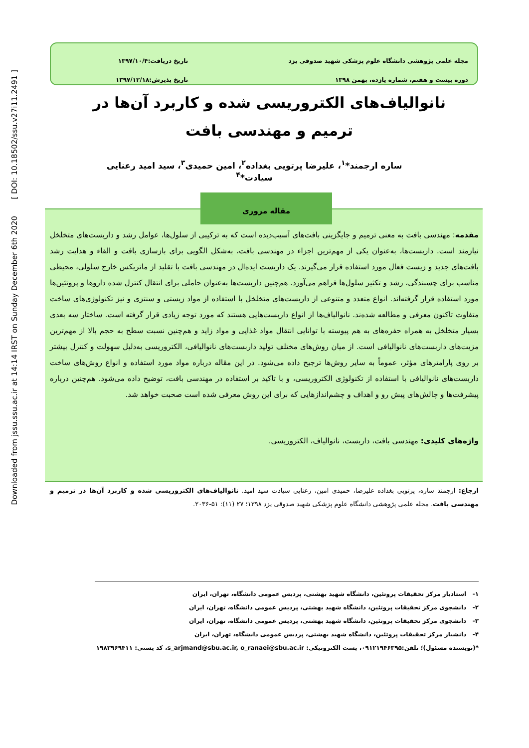Downloaded from jssu.ssu.ac.ir at 14:14 IRST on Sunday December 6th 2020 [ DOI: 10.18502/ssu.v27i11.2491 ]
مجله علمی پژوهشی دانشگاه علوم پزشکی شهید صدوقی یزد
دوره بیست و هفتم، شماره یازده، بهمن ۱۳۹۸
تاریخ دریافت:۱۳۹۷/۱۰/۴
تاریخ پذیرش:۱۳۹۷/۱۲/۱۸
نانوالیاف‌های الکتروریسی شده و کاربرد آن‌ها در ترمیم و مهندسی بافت
ساره ارجمند*<sup>۱</sup>، علیرضا پرتویی بغداده<sup>۲</sup>، امین حمیدی<sup>۳</sup>، سید امید رعنایی سیادت*<sup>۴</sup>
مقاله مروری
مقدمه: مهندسی بافت به معنی ترمیم و جایگزینی بافت‌های آسیب‌دیده است که به ترکیبی از سلول‌ها، عوامل رشد و داربست‌های متخلخل نیازمند است. داربست‌ها، به‌عنوان یکی از مهم‌ترین اجزاء در مهندسی بافت، به‌شکل الگویی برای بازسازی بافت و القاء و هدایت رشد بافت‌های جدید و زیست فعال مورد استفاده قرار می‌گیرند. یک داربست ایده‌ال در مهندسی بافت با تقلید از ماتریکس خارج سلولی، محیطی مناسب برای چسبندگی، رشد و تکثیر سلول‌ها فراهم می‌آورد. هم‌چنین داربست‌ها به‌عنوان حاملی برای انتقال کنترل شده داروها و پروتئین‌ها مورد استفاده قرار گرفته‌اند. انواع متعدد و متنوعی از داربست‌های متخلخل با استفاده از مواد زیستی و سنتزی و نیز تکنولوژی‌های ساخت متفاوت تاکنون معرفی و مطالعه شده‌ند. نانوالیاف‌ها از انواع داربست‌هایی هستند که مورد توجه زیادی قرار گرفته است. ساختار سه بعدی بسیار متخلخل به همراه حفره‌های به هم پیوسته با توانایی انتقال مواد غذایی و مواد زاید و هم‌چنین نسبت سطح به حجم بالا از مهم‌ترین مزیت‌های داربست‌های نانوالیافی است. از میان روش‌های مختلف تولید داربست‌های نانوالیافی، الکتروریسی به‌دلیل سهولت و کنترل بیشتر بر روی پارامترهای مؤثر، عموماً به سایر روش‌ها ترجیح داده می‌شود. در این مقاله درباره مواد مورد استفاده و انواع روش‌های ساخت داربست‌های نانوالیافی با استفاده از تکنولوژی الکتروریسی، و با تاکید بر استفاده در مهندسی بافت، توضیح داده می‌شود. هم‌چنین درباره پیشرفت‌ها و چالش‌های پیش رو و اهداف و چشم‌اندازهایی که برای این روش معرفی شده است صحبت خواهد شد.
واژه‌های کلیدی: مهندسی بافت، داربست، نانوالیاف، الکتروریسی.
ارجاع: ارجمند ساره، پرتویی بغداده علیرضا، حمیدی امین، رعنایی سیادت سید امید. نانوالیاف‌های الکتروریسی شده و کاربرد آن‌ها در ترمیم و مهندسی بافت. مجله علمی پژوهشی دانشگاه علوم پزشکی شهید صدوقی یزد ۱۳۹۸؛ ۲۷ (۱۱): ۵۱-۲۰۳۶.
۱- استادیار مرکز تحقیقات پروتئین، دانشگاه شهید بهشتی، پردیس عمومی دانشگاه، تهران، ایران
۲- دانشجوی مرکز تحقیقات پروتئین، دانشگاه شهید بهشتی، پردیس عمومی دانشگاه، تهران، ایران
۳- دانشجوی مرکز تحقیقات پروتئین، دانشگاه شهید بهشتی، پردیس عمومی دانشگاه، تهران، ایران
۴- دانشیار مرکز تحقیقات پروتئین، دانشگاه شهید بهشتی، پردیس عمومی دانشگاه، تهران، ایران
*(نویسنده مسئول)؛ تلفن:۰۹۱۲۱۹۴۶۳۹۵، پست الکترونیکی: s_arjmand@sbu.ac.ir, o_ranaei@sbu.ac.ir، کد پستی: ۱۹۸۳۹۶۹۴۱۱